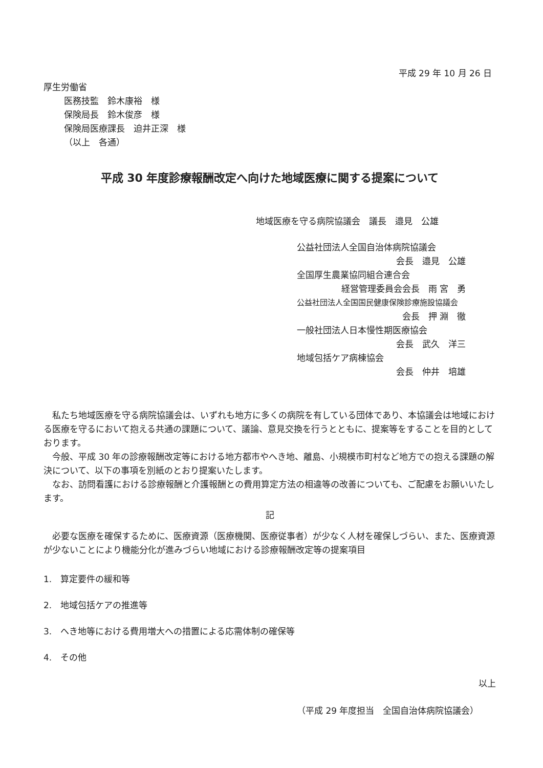平成 29 年 10 月 26 日
厚生労働省
医務技監　鈴木康裕　様
保険局長　鈴木俊彦　様
保険局医療課長　迫井正深　様
（以上　各通）
平成 30 年度診療報酬改定へ向けた地域医療に関する提案について
地域医療を守る病院協議会　議長　邉見　公雄
公益社団法人全国自治体病院協議会
会長　邉見　公雄
全国厚生農業協同組合連合会
経営管理委員会会長　雨 宮　勇
公益社団法人全国国民健康保険診療施設協議会
会長　押 淵　徹
一般社団法人日本慢性期医療協会
会長　武久　洋三
地域包括ケア病棟協会
会長　仲井　培雄
私たち地域医療を守る病院協議会は、いずれも地方に多くの病院を有している団体であり、本協議会は地域における医療を守るにおいて抱える共通の課題について、議論、意見交換を行うとともに、提案等をすることを目的としております。
今般、平成 30 年の診療報酬改定等における地方都市やへき地、離島、小規模市町村など地方での抱える課題の解決について、以下の事項を別紙のとおり提案いたします。
なお、訪問看護における診療報酬と介護報酬との費用算定方法の相違等の改善についても、ご配慮をお願いいたします。
記
必要な医療を確保するために、医療資源（医療機関、医療従事者）が少なく人材を確保しづらい、また、医療資源が少ないことにより機能分化が進みづらい地域における診療報酬改定等の提案項目
1.　算定要件の緩和等
2.　地域包括ケアの推進等
3.　へき地等における費用増大への措置による応需体制の確保等
4.　その他
以上
（平成 29 年度担当　全国自治体病院協議会）